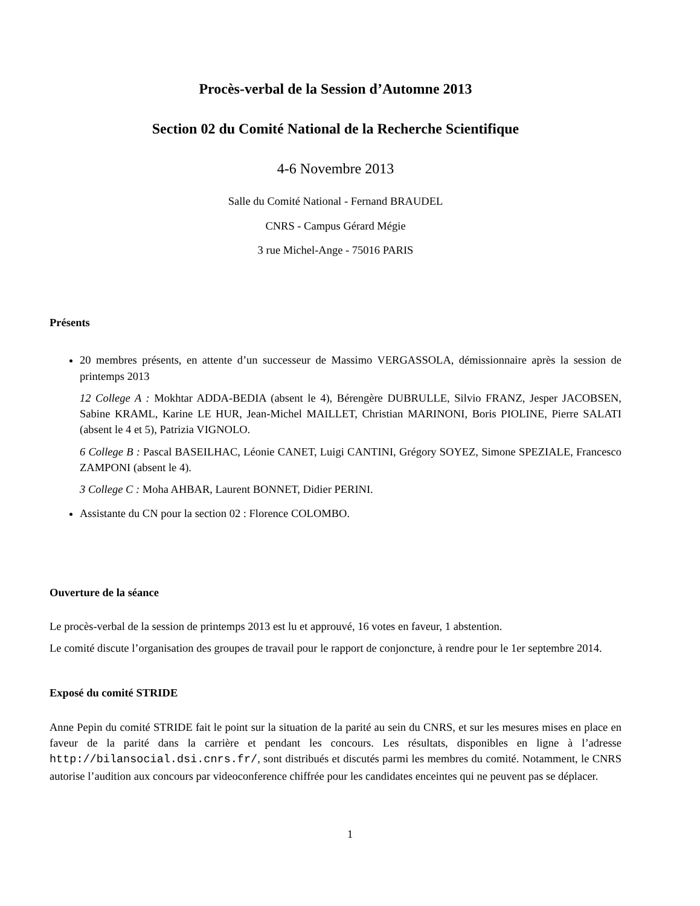Procès-verbal de la Session d’Automne 2013
Section 02 du Comité National de la Recherche Scientifique
4-6 Novembre 2013
Salle du Comité National - Fernand BRAUDEL
CNRS - Campus Gérard Mégie
3 rue Michel-Ange - 75016 PARIS
Présents
20 membres présents, en attente d’un successeur de Massimo VERGASSOLA, démissionnaire après la session de printemps 2013
12 College A : Mokhtar ADDA-BEDIA (absent le 4), Bérengère DUBRULLE, Silvio FRANZ, Jesper JACOBSEN, Sabine KRAML, Karine LE HUR, Jean-Michel MAILLET, Christian MARINONI, Boris PIOLINE, Pierre SALATI (absent le 4 et 5), Patrizia VIGNOLO.
6 College B : Pascal BASEILHAC, Léonie CANET, Luigi CANTINI, Grégory SOYEZ, Simone SPEZIALE, Francesco ZAMPONI (absent le 4).
3 College C : Moha AHBAR, Laurent BONNET, Didier PERINI.
Assistante du CN pour la section 02 : Florence COLOMBO.
Ouverture de la séance
Le procès-verbal de la session de printemps 2013 est lu et approuvé, 16 votes en faveur, 1 abstention.
Le comité discute l’organisation des groupes de travail pour le rapport de conjoncture, à rendre pour le 1er septembre 2014.
Exposé du comité STRIDE
Anne Pepin du comité STRIDE fait le point sur la situation de la parité au sein du CNRS, et sur les mesures mises en place en faveur de la parité dans la carrière et pendant les concours. Les résultats, disponibles en ligne à l’adresse http://bilansocial.dsi.cnrs.fr/, sont distribués et discutés parmi les membres du comité. Notamment, le CNRS autorise l’audition aux concours par videoconference chiffrée pour les candidates enceintes qui ne peuvent pas se déplacer.
1